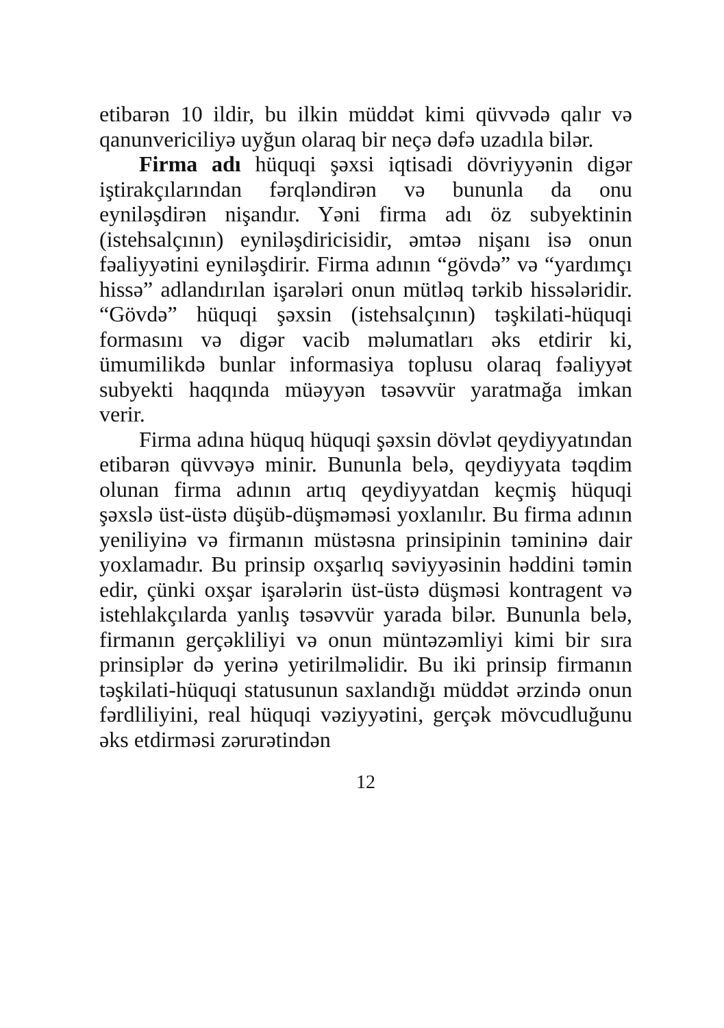etibarən 10 ildir, bu ilkin müddət kimi qüvvədə qalır və qanunvericiliyə uyğun olaraq bir neçə dəfə uzadıla bilər.
Firma adı hüquqi şəxsi iqtisadi dövriyyənin digər iştirakçılarından fərqləndirən və bununla da onu eyniləşdirən nişandır. Yəni firma adı öz subyektinin (istehsalçının) eyniləşdiricisidir, əmtəə nişanı isə onun fəaliyyətini eyniləşdirir. Firma adının “gövdə” və “yardımçı hissə” adlandırılan işarələri onun mütləq tərkib hissələridir. “Gövdə” hüquqi şəxsin (istehsalçının) təşkilati-hüquqi formasını və digər vacib məlumatları əks etdirir ki, ümumilikdə bunlar informasiya toplusu olaraq fəaliyyət subyekti haqqında müəyyən təsəvvür yaratmağa imkan verir.
Firma adına hüquq hüquqi şəxsin dövlət qeydiyyatından etibarən qüvvəyə minir. Bununla belə, qeydiyyata təqdim olunan firma adının artıq qeydiyyatdan keçmiş hüquqi şəxslə üst-üstə düşüb-düşməməsi yoxlanılır. Bu firma adının yeniliyinə və firmanın müstəsna prinsipinin təmininə dair yoxlamadır. Bu prinsip oxşarlıq səviyyəsinin həddini təmin edir, çünki oxşar işarələrin üst-üstə düşməsi kontragent və istehlakçılarda yanlış təsəvvür yarada bilər. Bununla belə, firmanın gerçəkliliyi və onun müntəzəmliyi kimi bir sıra prinsiplər də yerinə yetirilməlidir. Bu iki prinsip firmanın təşkilati-hüquqi statusunun saxlandığı müddət ərzində onun fərdliliyini, real hüquqi vəziyyətini, gerçək mövcudluğunu əks etdirməsi zərurətindən
12